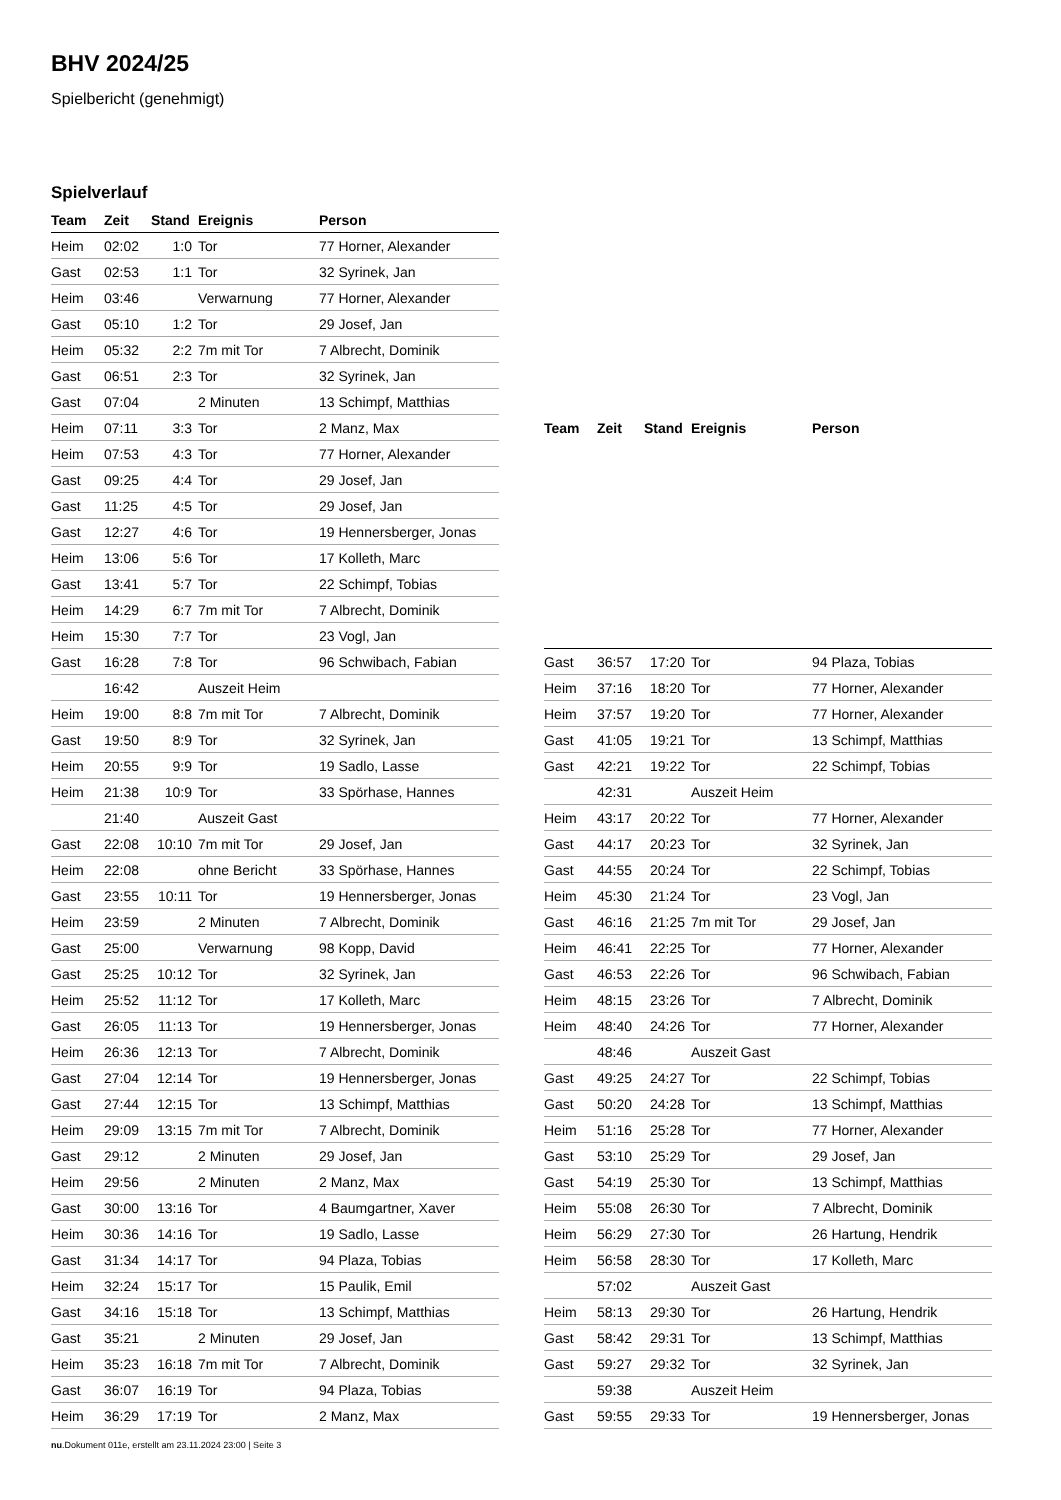BHV 2024/25
Spielbericht (genehmigt)
Spielverlauf
| Team | Zeit | Stand | Ereignis | Person |
| --- | --- | --- | --- | --- |
| Heim | 02:02 | 1:0 | Tor | 77 Horner, Alexander |
| Gast | 02:53 | 1:1 | Tor | 32 Syrinek, Jan |
| Heim | 03:46 | | Verwarnung | 77 Horner, Alexander |
| Gast | 05:10 | 1:2 | Tor | 29 Josef, Jan |
| Heim | 05:32 | 2:2 | 7m mit Tor | 7 Albrecht, Dominik |
| Gast | 06:51 | 2:3 | Tor | 32 Syrinek, Jan |
| Gast | 07:04 | | 2 Minuten | 13 Schimpf, Matthias |
| Heim | 07:11 | 3:3 | Tor | 2 Manz, Max |
| Heim | 07:53 | 4:3 | Tor | 77 Horner, Alexander |
| Gast | 09:25 | 4:4 | Tor | 29 Josef, Jan |
| Gast | 11:25 | 4:5 | Tor | 29 Josef, Jan |
| Gast | 12:27 | 4:6 | Tor | 19 Hennersberger, Jonas |
| Heim | 13:06 | 5:6 | Tor | 17 Kolleth, Marc |
| Gast | 13:41 | 5:7 | Tor | 22 Schimpf, Tobias |
| Heim | 14:29 | 6:7 | 7m mit Tor | 7 Albrecht, Dominik |
| Heim | 15:30 | 7:7 | Tor | 23 Vogl, Jan |
| Gast | 16:28 | 7:8 | Tor | 96 Schwibach, Fabian |
| | 16:42 | | Auszeit Heim | |
| Heim | 19:00 | 8:8 | 7m mit Tor | 7 Albrecht, Dominik |
| Gast | 19:50 | 8:9 | Tor | 32 Syrinek, Jan |
| Heim | 20:55 | 9:9 | Tor | 19 Sadlo, Lasse |
| Heim | 21:38 | 10:9 | Tor | 33 Spörhase, Hannes |
| | 21:40 | | Auszeit Gast | |
| Gast | 22:08 | 10:10 | 7m mit Tor | 29 Josef, Jan |
| Heim | 22:08 | | ohne Bericht | 33 Spörhase, Hannes |
| Gast | 23:55 | 10:11 | Tor | 19 Hennersberger, Jonas |
| Heim | 23:59 | | 2 Minuten | 7 Albrecht, Dominik |
| Gast | 25:00 | | Verwarnung | 98 Kopp, David |
| Gast | 25:25 | 10:12 | Tor | 32 Syrinek, Jan |
| Heim | 25:52 | 11:12 | Tor | 17 Kolleth, Marc |
| Gast | 26:05 | 11:13 | Tor | 19 Hennersberger, Jonas |
| Heim | 26:36 | 12:13 | Tor | 7 Albrecht, Dominik |
| Gast | 27:04 | 12:14 | Tor | 19 Hennersberger, Jonas |
| Gast | 27:44 | 12:15 | Tor | 13 Schimpf, Matthias |
| Heim | 29:09 | 13:15 | 7m mit Tor | 7 Albrecht, Dominik |
| Gast | 29:12 | | 2 Minuten | 29 Josef, Jan |
| Heim | 29:56 | | 2 Minuten | 2 Manz, Max |
| Gast | 30:00 | 13:16 | Tor | 4 Baumgartner, Xaver |
| Heim | 30:36 | 14:16 | Tor | 19 Sadlo, Lasse |
| Gast | 31:34 | 14:17 | Tor | 94 Plaza, Tobias |
| Heim | 32:24 | 15:17 | Tor | 15 Paulik, Emil |
| Gast | 34:16 | 15:18 | Tor | 13 Schimpf, Matthias |
| Gast | 35:21 | | 2 Minuten | 29 Josef, Jan |
| Heim | 35:23 | 16:18 | 7m mit Tor | 7 Albrecht, Dominik |
| Gast | 36:07 | 16:19 | Tor | 94 Plaza, Tobias |
| Heim | 36:29 | 17:19 | Tor | 2 Manz, Max |
| Team | Zeit | Stand | Ereignis | Person |
| --- | --- | --- | --- | --- |
| Gast | 36:57 | 17:20 | Tor | 94 Plaza, Tobias |
| Heim | 37:16 | 18:20 | Tor | 77 Horner, Alexander |
| Heim | 37:57 | 19:20 | Tor | 77 Horner, Alexander |
| Gast | 41:05 | 19:21 | Tor | 13 Schimpf, Matthias |
| Gast | 42:21 | 19:22 | Tor | 22 Schimpf, Tobias |
| | 42:31 | | Auszeit Heim | |
| Heim | 43:17 | 20:22 | Tor | 77 Horner, Alexander |
| Gast | 44:17 | 20:23 | Tor | 32 Syrinek, Jan |
| Gast | 44:55 | 20:24 | Tor | 22 Schimpf, Tobias |
| Heim | 45:30 | 21:24 | Tor | 23 Vogl, Jan |
| Gast | 46:16 | 21:25 | 7m mit Tor | 29 Josef, Jan |
| Heim | 46:41 | 22:25 | Tor | 77 Horner, Alexander |
| Gast | 46:53 | 22:26 | Tor | 96 Schwibach, Fabian |
| Heim | 48:15 | 23:26 | Tor | 7 Albrecht, Dominik |
| Heim | 48:40 | 24:26 | Tor | 77 Horner, Alexander |
| | 48:46 | | Auszeit Gast | |
| Gast | 49:25 | 24:27 | Tor | 22 Schimpf, Tobias |
| Gast | 50:20 | 24:28 | Tor | 13 Schimpf, Matthias |
| Heim | 51:16 | 25:28 | Tor | 77 Horner, Alexander |
| Gast | 53:10 | 25:29 | Tor | 29 Josef, Jan |
| Gast | 54:19 | 25:30 | Tor | 13 Schimpf, Matthias |
| Heim | 55:08 | 26:30 | Tor | 7 Albrecht, Dominik |
| Heim | 56:29 | 27:30 | Tor | 26 Hartung, Hendrik |
| Heim | 56:58 | 28:30 | Tor | 17 Kolleth, Marc |
| | 57:02 | | Auszeit Gast | |
| Heim | 58:13 | 29:30 | Tor | 26 Hartung, Hendrik |
| Gast | 58:42 | 29:31 | Tor | 13 Schimpf, Matthias |
| Gast | 59:27 | 29:32 | Tor | 32 Syrinek, Jan |
| | 59:38 | | Auszeit Heim | |
| Gast | 59:55 | 29:33 | Tor | 19 Hennersberger, Jonas |
nu.Dokument 011e, erstellt am 23.11.2024 23:00 | Seite 3